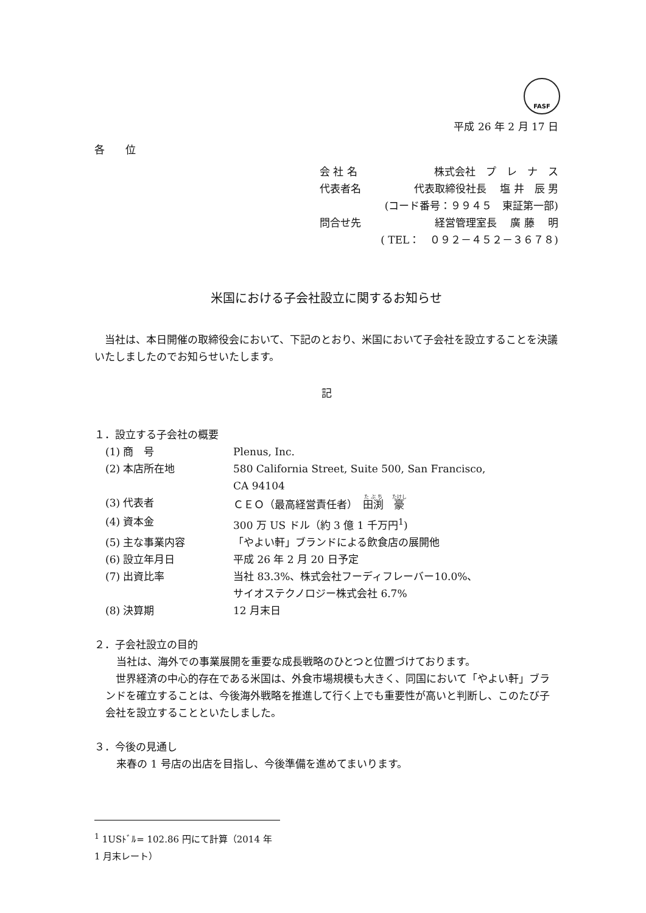FASF
平成 26 年 2 月 17 日
各　　位
会 社 名 株式会社　プ　レ　ナ　ス
代表者名 代表取締役社長　 塩 井　辰 男
(コード番号：９９４５　東証第一部)
問合せ先 経営管理室長　 廣 藤　 明
( TEL：　０９２－４５２－３６７８)
米国における子会社設立に関するお知らせ
　当社は、本日開催の取締役会において、下記のとおり、米国において子会社を設立することを決議いたしましたのでお知らせいたします。
記
１．設立する子会社の概要
(1) 商　号 Plenus, Inc.
(2) 本店所在地 580 California Street, Suite 500, San Francisco,
CA 94104
(3) 代表者 ＣＥＯ（最高経営責任者）　田渕　豪
(4) 資本金 300 万 US ドル（約 3 億 1 千万円<sup>1</sup>)
(5) 主な事業内容 「やよい軒」ブランドによる飲食店の展開他
(6) 設立年月日 平成 26 年 2 月 20 日予定
(7) 出資比率 当社 83.3%、株式会社フーディフレーバー10.0%、
サイオステクノロジー株式会社 6.7%
(8) 決算期 12 月末日
２．子会社設立の目的
当社は、海外での事業展開を重要な成長戦略のひとつと位置づけております。
　世界経済の中心的存在である米国は、外食市場規模も大きく、同国において「やよい軒」ブランドを確立することは、今後海外戦略を推進して行く上でも重要性が高いと判断し、このたび子会社を設立することといたしました。
３．今後の見通し
来春の 1 号店の出店を目指し、今後準備を進めてまいります。
<sup>1</sup> 1USﾄﾞﾙ= 102.86 円にて計算（2014 年 1 月末レート）